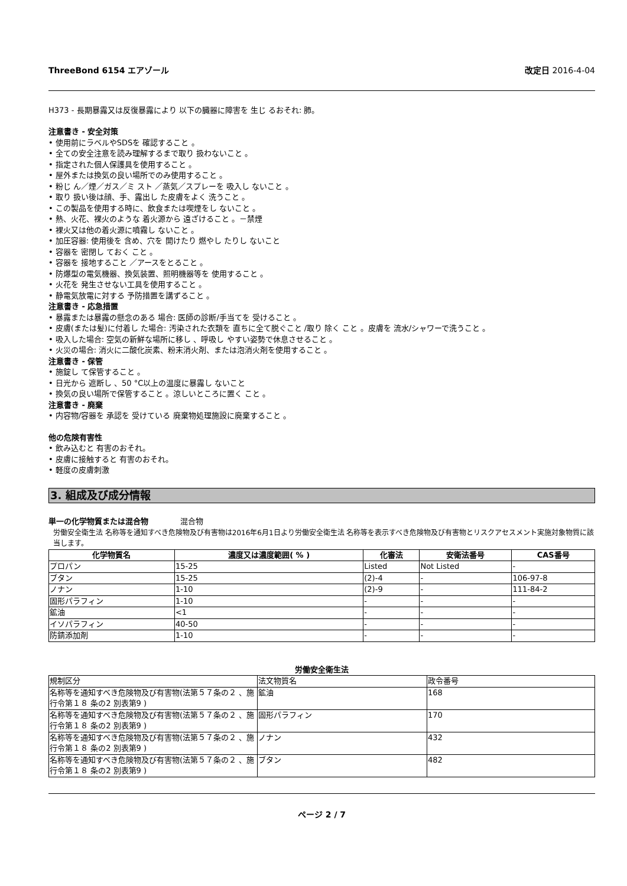ThreeBond 6154 エアゾール 改定日 2016-4-04
H373 - 長期暴露又は反復暴露により 以下の臓器に障害を 生じ るおそれ: 肺。
注意書き - 安全対策
• 使用前にラベルやSDSを 確認すること 。
• 全ての安全注意を読み理解するまで取り 扱わないこと 。
• 指定された個人保護具を使用すること 。
• 屋外または換気の良い場所でのみ使用すること 。
• 粉じ ん／煙／ガス／ミ スト ／蒸気／スプレーを 吸入し ないこと 。
• 取り 扱い後は顔、手、露出し た皮膚をよく 洗うこと 。
• この製品を使用する時に、飲食または喫煙をし ないこと 。
• 熱、火花、裸火のような 着火源から 遠ざけること 。－禁煙
• 裸火又は他の着火源に噴霧し ないこと 。
• 加圧容器: 使用後を 含め、穴を 開けたり 燃やし たりし ないこと
• 容器を 密閉し ておく こと 。
• 容器を 接地すること ／アースをとること 。
• 防爆型の電気機器、換気装置、照明機器等を 使用すること 。
• 火花を 発生させない工具を使用すること 。
• 静電気放電に対する 予防措置を講ずること 。
注意書き - 応急措置
• 暴露または暴露の懸念のある 場合: 医師の診断/手当てを 受けること 。
• 皮膚(または髪)に付着し た場合: 汚染された衣類を 直ちに全て脱ぐこと /取り 除く こと 。皮膚を 流水/シャワーで洗うこと 。
• 吸入した場合: 空気の新鮮な場所に移し 、呼吸し やすい姿勢で休息させること 。
• 火災の場合: 消火に二酸化炭素、粉末消火剤、または泡消火剤を使用すること 。
注意書き - 保管
• 施錠し て保管すること 。
• 日光から 遮断し 、50 °C以上の温度に暴露し ないこと
• 換気の良い場所で保管すること 。涼しいところに置く こと 。
注意書き - 廃棄
• 内容物/容器を 承認を 受けている 廃棄物処理施設に廃棄すること 。
他の危険有害性
• 飲み込むと 有害のおそれ。
• 皮膚に接触すると 有害のおそれ。
• 軽度の皮膚刺激
3. 組成及び成分情報
単一の化学物質または混合物 混合物
労働安全衛生法 名称等を通知すべき危険物及び有害物は2016年6月1日より労働安全衛生法 名称等を表示すべき危険物及び有害物とリスクアセスメント実施対象物質に該当します。
| 化学物質名 | 濃度又は濃度範囲( % ) | 化審法 | 安衛法番号 | CAS番号 |
| --- | --- | --- | --- | --- |
| プロパン | 15-25 | Listed | Not Listed | - |
| ブタン | 15-25 | (2)-4 | - | 106-97-8 |
| ノナン | 1-10 | (2)-9 | - | 111-84-2 |
| 固形パラフィン | 1-10 | - | - | - |
| 鉱油 | <1 | - | - | - |
| イソパラフィン | 40-50 | - | - | - |
| 防錆添加剤 | 1-10 | - | - | - |
労働安全衛生法
| 規制区分 | 法文物質名 | 政令番号 |
| 名称等を通知すべき危険物及び有害物(法第５７条の２ 、施行令第１８ 条の2 別表第9 ) | 鉱油 | 168 |
| 名称等を通知すべき危険物及び有害物(法第５７条の２ 、施行令第１８ 条の2 別表第9 ) | 固形パラフィン | 170 |
| 名称等を通知すべき危険物及び有害物(法第５７条の２ 、施行令第１８ 条の2 別表第9 ) | ノナン | 432 |
| 名称等を通知すべき危険物及び有害物(法第５７条の２ 、施行令第１８ 条の2 別表第9 ) | ブタン | 482 |
ページ 2 / 7